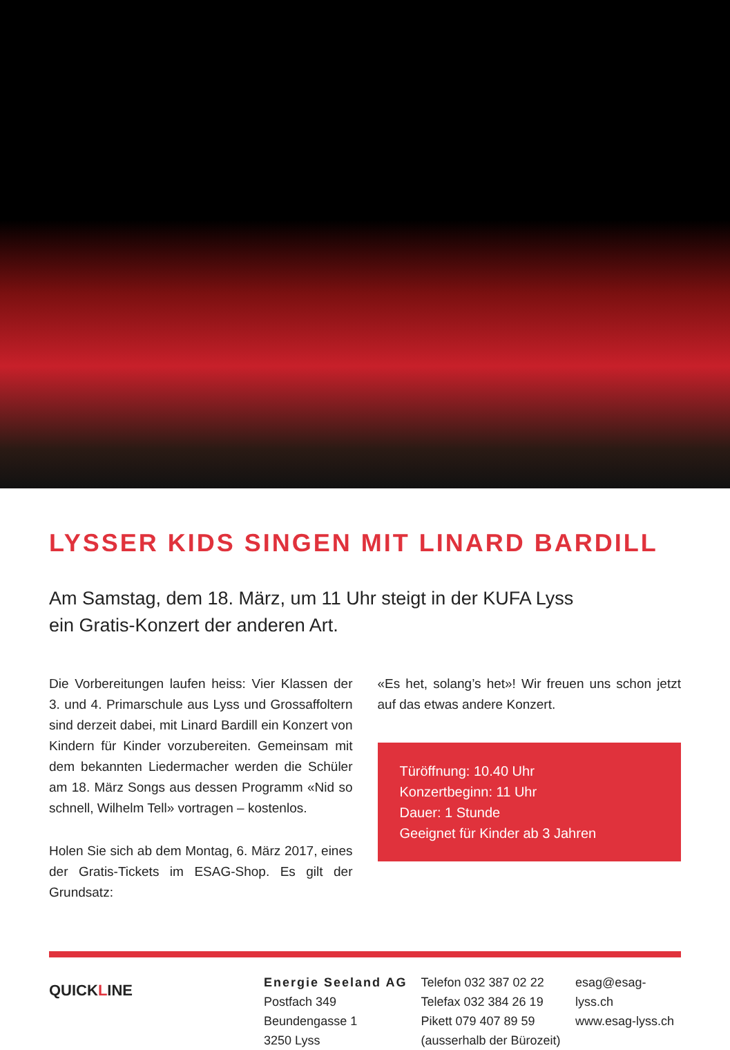LYSSER KIDS SINGEN MIT LINARD BARDILL
Am Samstag, dem 18. März, um 11 Uhr steigt in der KUFA Lyss
ein Gratis-Konzert der anderen Art.
Die Vorbereitungen laufen heiss: Vier Klassen der 3. und 4. Primarschule aus Lyss und Grossaffoltern sind derzeit dabei, mit Linard Bardill ein Konzert von Kindern für Kinder vorzubereiten. Gemeinsam mit dem bekannten Liedermacher werden die Schüler am 18. März Songs aus dessen Programm «Nid so schnell, Wilhelm Tell» vortragen – kostenlos.
Holen Sie sich ab dem Montag, 6. März 2017, eines der Gratis-Tickets im ESAG-Shop. Es gilt der Grundsatz:
«Es het, solang’s het»! Wir freuen uns schon jetzt auf das etwas andere Konzert.
Türöffnung: 10.40 Uhr
Konzertbeginn: 11 Uhr
Dauer: 1 Stunde
Geeignet für Kinder ab 3 Jahren
QUICKLINE
Energie Seeland AG
Postfach 349
Beundengasse 1
3250 Lyss
Telefon 032 387 02 22
Telefax 032 384 26 19
Pikett 079 407 89 59
(ausserhalb der Bürozeit)
esag@esag-lyss.ch
www.esag-lyss.ch